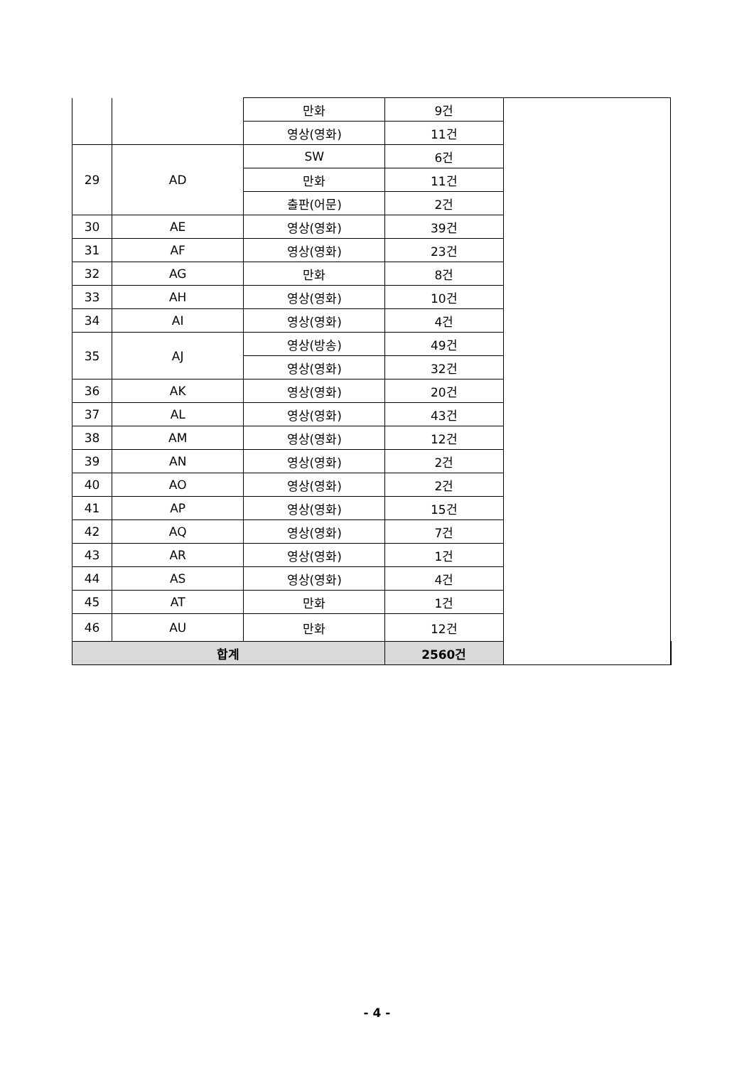| | | 만화 | 9건 | | |
| | | 영상(영화) | 11건 | | |
| 29 | AD | SW | 6건 | | |
| | | 만화 | 11건 | | |
| | | 출판(어문) | 2건 | | |
| 30 | AE | 영상(영화) | 39건 | | |
| 31 | AF | 영상(영화) | 23건 | | |
| 32 | AG | 만화 | 8건 | | |
| 33 | AH | 영상(영화) | 10건 | | |
| 34 | AI | 영상(영화) | 4건 | | |
| 35 | AJ | 영상(방송) | 49건 | | |
| | | 영상(영화) | 32건 | | |
| 36 | AK | 영상(영화) | 20건 | | |
| 37 | AL | 영상(영화) | 43건 | | |
| 38 | AM | 영상(영화) | 12건 | | |
| 39 | AN | 영상(영화) | 2건 | | |
| 40 | AO | 영상(영화) | 2건 | | |
| 41 | AP | 영상(영화) | 15건 | | |
| 42 | AQ | 영상(영화) | 7건 | | |
| 43 | AR | 영상(영화) | 1건 | | |
| 44 | AS | 영상(영화) | 4건 | | |
| 45 | AT | 만화 | 1건 | | |
| 46 | AU | 만화 | 12건 | | |
| 합계 | | | 2560건 | | |
- 4 -